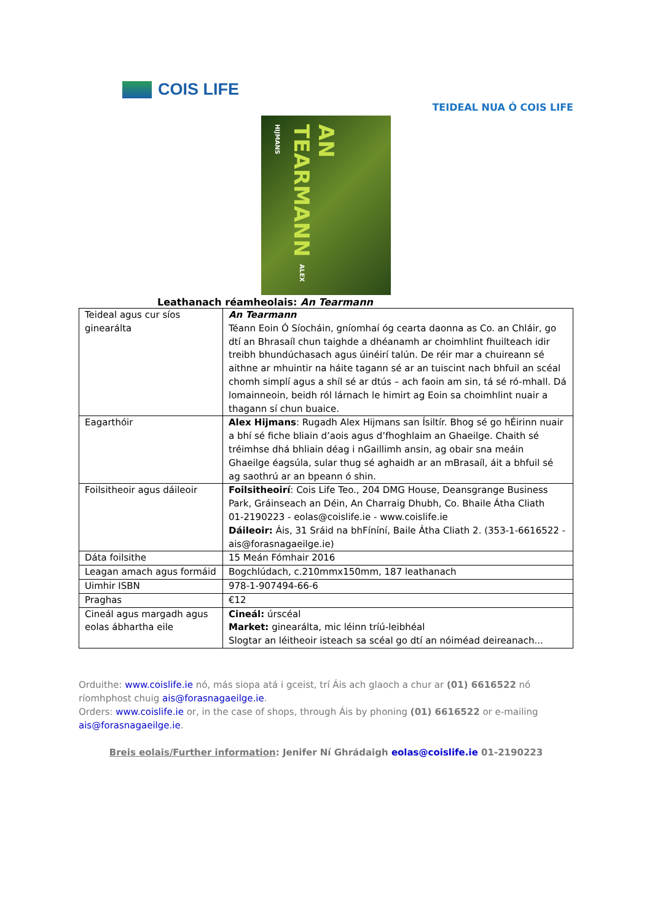COIS LIFE
TEIDEAL NUA Ó COIS LIFE
AN TEARMANN ALEX HIJMANS
Leathanach réamheolais: An Tearmann
| Teideal agus cur síos ginearálta | An Tearmann Téann Eoin Ó Síocháin, gníomhaí óg cearta daonna as Co. an Chláir, go dtí an Bhrasaíl chun taighde a dhéanamh ar choimhlint fhuilteach idir treibh bhundúchasach agus úinéirí talún. De réir mar a chuireann sé aithne ar mhuintir na háite tagann sé ar an tuiscint nach bhfuil an scéal chomh simplí agus a shíl sé ar dtús – ach faoin am sin, tá sé ró-mhall. Dá lomainneoin, beidh ról lárnach le himirt ag Eoin sa choimhlint nuair a thagann sí chun buaice. |
| Eagarthóir | Alex Hijmans : Rugadh Alex Hijmans san Ísiltír. Bhog sé go hÉirinn nuair a bhí sé fiche bliain d’aois agus d’fhoghlaim an Ghaeilge. Chaith sé tréimhse dhá bhliain déag i nGaillimh ansin, ag obair sna meáin Ghaeilge éagsúla, sular thug sé aghaidh ar an mBrasaíl, áit a bhfuil sé ag saothrú ar an bpeann ó shin. |
| Foilsitheoir agus dáileoir | Foilsitheoirí : Cois Life Teo., 204 DMG House, Deansgrange Business Park, Gráinseach an Déin, An Charraig Dhubh, Co. Bhaile Átha Cliath 01-2190223 - eolas@coislife.ie - www.coislife.ie Dáileoir: Áis, 31 Sráid na bhFíníní, Baile Átha Cliath 2. (353-1-6616522 - ais@forasnagaeilge.ie) |
| Dáta foilsithe | 15 Meán Fómhair 2016 |
| Leagan amach agus formáid | Bogchlúdach, c.210mmx150mm, 187 leathanach |
| Uimhir ISBN | 978-1-907494-66-6 |
| Praghas | €12 |
| Cineál agus margadh agus eolas ábhartha eile | Cineál: úrscéal Market: ginearálta, mic léinn tríú-leibhéal Slogtar an léitheoir isteach sa scéal go dtí an nóiméad deireanach... |
Orduithe: www.coislife.ie nó, más siopa atá i gceist, trí Áis ach glaoch a chur ar (01) 6616522 nó ríomhphost chuig ais@forasnagaeilge.ie.
Orders: www.coislife.ie or, in the case of shops, through Áis by phoning (01) 6616522 or e-mailing ais@forasnagaeilge.ie.
Breis eolais/Further information: Jenifer Ní Ghrádaigh eolas@coislife.ie 01-2190223